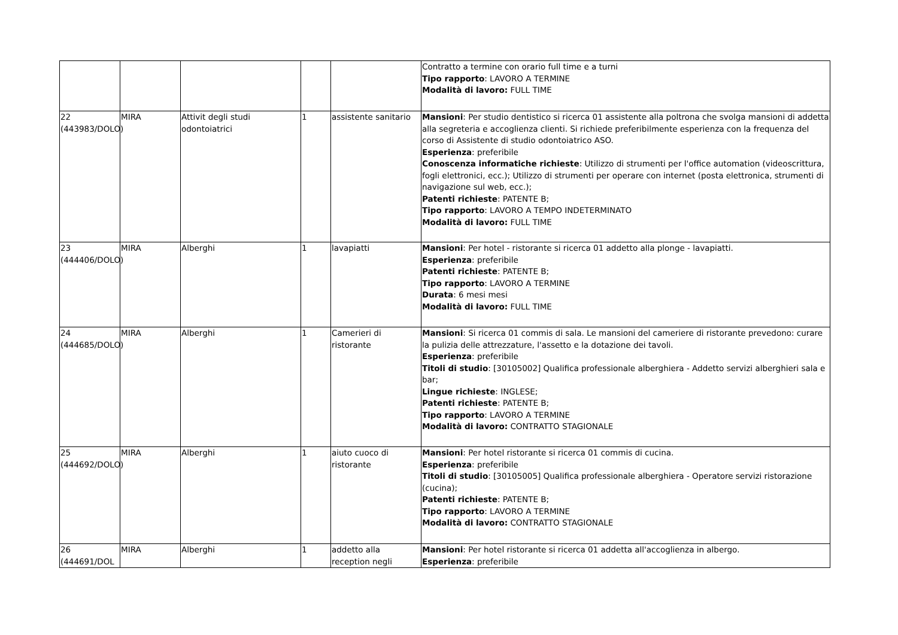| | | | | | Contratto a termine con orario full time e a turni Tipo rapporto : LAVORO A TERMINE Modalità di lavoro: FULL TIME |
| 22 (443983/DOLO) | MIRA | Attivit degli studi odontoiatrici | 1 | assistente sanitario | Mansioni : Per studio dentistico si ricerca 01 assistente alla poltrona che svolga mansioni di addetta alla segreteria e accoglienza clienti. Si richiede preferibilmente esperienza con la frequenza del corso di Assistente di studio odontoiatrico ASO. Esperienza : preferibile Conoscenza informatiche richieste : Utilizzo di strumenti per l'office automation (videoscrittura, fogli elettronici, ecc.); Utilizzo di strumenti per operare con internet (posta elettronica, strumenti di navigazione sul web, ecc.); Patenti richieste : PATENTE B; Tipo rapporto : LAVORO A TEMPO INDETERMINATO Modalità di lavoro: FULL TIME |
| 23 (444406/DOLO) | MIRA | Alberghi | 1 | lavapiatti | Mansioni : Per hotel - ristorante si ricerca 01 addetto alla plonge - lavapiatti. Esperienza : preferibile Patenti richieste : PATENTE B; Tipo rapporto : LAVORO A TERMINE Durata : 6 mesi mesi Modalità di lavoro: FULL TIME |
| 24 (444685/DOLO) | MIRA | Alberghi | 1 | Camerieri di ristorante | Mansioni : Si ricerca 01 commis di sala. Le mansioni del cameriere di ristorante prevedono: curare la pulizia delle attrezzature, l'assetto e la dotazione dei tavoli. Esperienza : preferibile Titoli di studio : [30105002] Qualifica professionale alberghiera - Addetto servizi alberghieri sala e bar; Lingue richieste : INGLESE; Patenti richieste : PATENTE B; Tipo rapporto : LAVORO A TERMINE Modalità di lavoro: CONTRATTO STAGIONALE |
| 25 (444692/DOLO) | MIRA | Alberghi | 1 | aiuto cuoco di ristorante | Mansioni : Per hotel ristorante si ricerca 01 commis di cucina. Esperienza : preferibile Titoli di studio : [30105005] Qualifica professionale alberghiera - Operatore servizi ristorazione (cucina); Patenti richieste : PATENTE B; Tipo rapporto : LAVORO A TERMINE Modalità di lavoro: CONTRATTO STAGIONALE |
| 26 (444691/DOL | MIRA | Alberghi | 1 | addetto alla reception negli | Mansioni : Per hotel ristorante si ricerca 01 addetta all'accoglienza in albergo. Esperienza : preferibile |